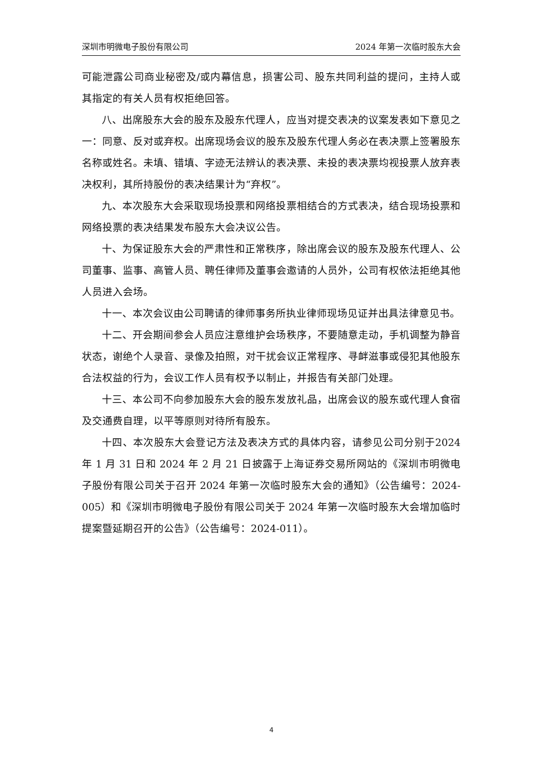深圳市明微电子股份有限公司 2024 年第一次临时股东大会
可能泄露公司商业秘密及/或内幕信息，损害公司、股东共同利益的提问，主持人或其指定的有关人员有权拒绝回答。
八、出席股东大会的股东及股东代理人，应当对提交表决的议案发表如下意见之一：同意、反对或弃权。出席现场会议的股东及股东代理人务必在表决票上签署股东名称或姓名。未填、错填、字迹无法辨认的表决票、未投的表决票均视投票人放弃表决权利，其所持股份的表决结果计为“弃权”。
九、本次股东大会采取现场投票和网络投票相结合的方式表决，结合现场投票和网络投票的表决结果发布股东大会决议公告。
十、为保证股东大会的严肃性和正常秩序，除出席会议的股东及股东代理人、公司董事、监事、高管人员、聘任律师及董事会邀请的人员外，公司有权依法拒绝其他人员进入会场。
十一、本次会议由公司聘请的律师事务所执业律师现场见证并出具法律意见书。
十二、开会期间参会人员应注意维护会场秩序，不要随意走动，手机调整为静音状态，谢绝个人录音、录像及拍照，对干扰会议正常程序、寻衅滋事或侵犯其他股东合法权益的行为，会议工作人员有权予以制止，并报告有关部门处理。
十三、本公司不向参加股东大会的股东发放礼品，出席会议的股东或代理人食宿及交通费自理，以平等原则对待所有股东。
十四、本次股东大会登记方法及表决方式的具体内容，请参见公司分别于2024 年 1 月 31 日和 2024 年 2 月 21 日披露于上海证券交易所网站的《深圳市明微电子股份有限公司关于召开 2024 年第一次临时股东大会的通知》（公告编号：2024-005）和《深圳市明微电子股份有限公司关于 2024 年第一次临时股东大会增加临时提案暨延期召开的公告》（公告编号：2024-011）。
4